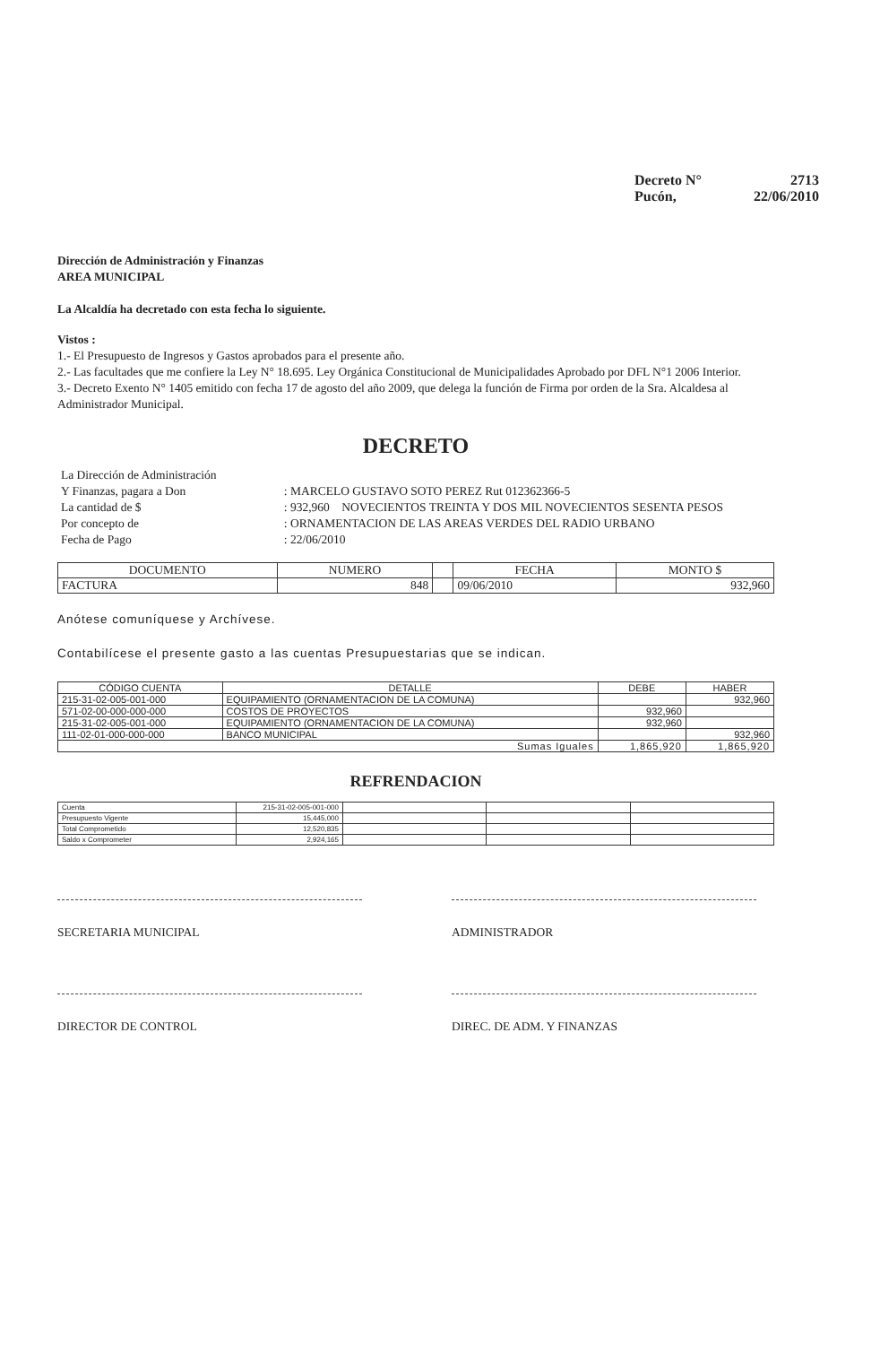Decreto N° 2713
Pucón, 22/06/2010
Dirección de Administración y Finanzas
AREA MUNICIPAL
La Alcaldía ha decretado con esta fecha lo siguiente.
Vistos :
1.- El Presupuesto de Ingresos y Gastos aprobados para el presente año.
2.- Las facultades que me confiere la Ley N° 18.695. Ley Orgánica Constitucional de Municipalidades Aprobado por DFL N°1 2006 Interior.
3.- Decreto Exento N° 1405 emitido con fecha 17 de agosto del año 2009, que delega la función de Firma por orden de la Sra. Alcaldesa al Administrador Municipal.
DECRETO
La Dirección de Administración
Y Finanzas, pagara a Don: MARCELO GUSTAVO SOTO PEREZ Rut 012362366-5
La cantidad de $: 932,960 NOVECIENTOS TREINTA Y DOS MIL NOVECIENTOS SESENTA PESOS
Por concepto de: ORNAMENTACION DE LAS AREAS VERDES DEL RADIO URBANO
Fecha de Pago: 22/06/2010
| DOCUMENTO | NUMERO | | FECHA | MONTO $ |
| --- | --- | --- | --- | --- |
| FACTURA | 848 | | 09/06/2010 | 932,960 |
Anótese comuníquese y Archívese.
Contabilícese el presente gasto a las cuentas Presupuestarias que se indican.
| CÓDIGO CUENTA | DETALLE | DEBE | HABER |
| --- | --- | --- | --- |
| 215-31-02-005-001-000 | EQUIPAMIENTO (ORNAMENTACION DE LA COMUNA) | | 932,960 |
| 571-02-00-000-000-000 | COSTOS DE PROYECTOS | 932,960 | |
| 215-31-02-005-001-000 | EQUIPAMIENTO (ORNAMENTACION DE LA COMUNA) | 932,960 | |
| 111-02-01-000-000-000 | BANCO MUNICIPAL | | 932,960 |
| Sumas Iguales | | 1,865,920 | 1,865,920 |
REFRENDACION
| Cuenta | 215-31-02-005-001-000 | | | |
| Presupuesto Vigente | 15,445,000 | | | |
| Total Comprometido | 12,520,835 | | | |
| Saldo x Comprometer | 2,924,165 | | | |
SECRETARIA MUNICIPAL ADMINISTRADOR
DIRECTOR DE CONTROL DIREC. DE ADM. Y FINANZAS